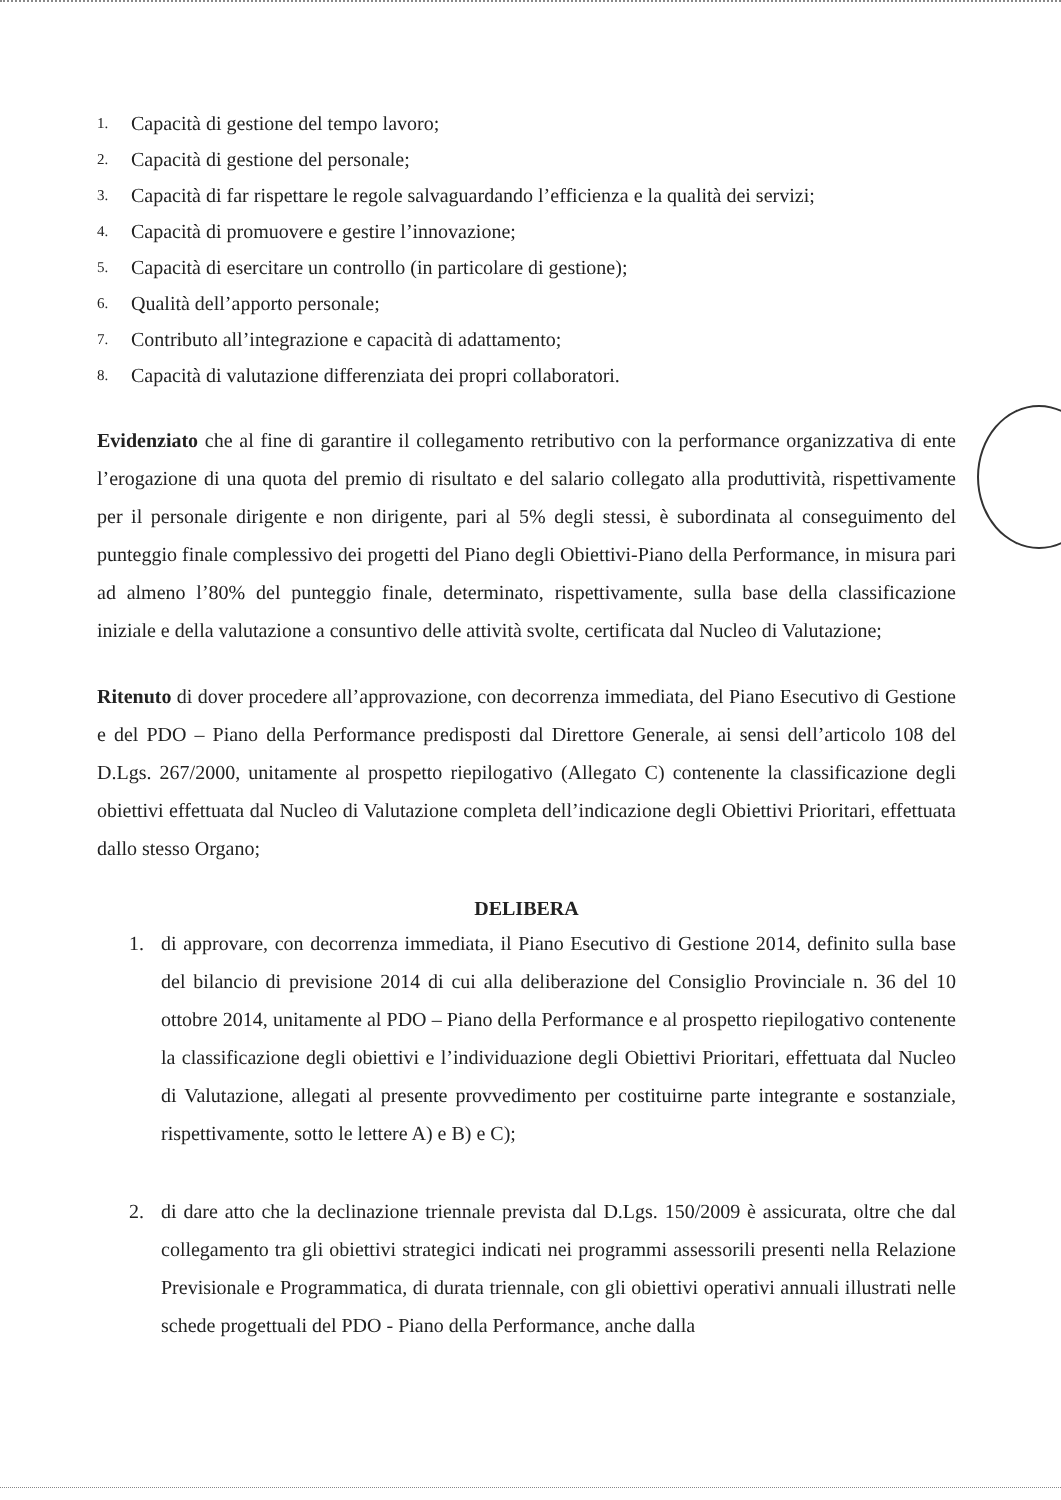1. Capacità di gestione del tempo lavoro;
2. Capacità di gestione del personale;
3. Capacità di far rispettare le regole salvaguardando l’efficienza e la qualità dei servizi;
4. Capacità di promuovere e gestire l’innovazione;
5. Capacità di esercitare un controllo (in particolare di gestione);
6. Qualità dell’apporto personale;
7. Contributo all’integrazione e capacità di adattamento;
8. Capacità di valutazione differenziata dei propri collaboratori.
Evidenziato che al fine di garantire il collegamento retributivo con la performance organizzativa di ente l’erogazione di una quota del premio di risultato e del salario collegato alla produttività, rispettivamente per il personale dirigente e non dirigente, pari al 5% degli stessi, è subordinata al conseguimento del punteggio finale complessivo dei progetti del Piano degli Obiettivi-Piano della Performance, in misura pari ad almeno l’80% del punteggio finale, determinato, rispettivamente, sulla base della classificazione iniziale e della valutazione a consuntivo delle attività svolte, certificata dal Nucleo di Valutazione;
Ritenuto di dover procedere all’approvazione, con decorrenza immediata, del Piano Esecutivo di Gestione e del PDO – Piano della Performance predisposti dal Direttore Generale, ai sensi dell’articolo 108 del D.Lgs. 267/2000, unitamente al prospetto riepilogativo (Allegato C) contenente la classificazione degli obiettivi effettuata dal Nucleo di Valutazione completa dell’indicazione degli Obiettivi Prioritari, effettuata dallo stesso Organo;
DELIBERA
1. di approvare, con decorrenza immediata, il Piano Esecutivo di Gestione 2014, definito sulla base del bilancio di previsione 2014 di cui alla deliberazione del Consiglio Provinciale n. 36 del 10 ottobre 2014, unitamente al PDO – Piano della Performance e al prospetto riepilogativo contenente la classificazione degli obiettivi e l’individuazione degli Obiettivi Prioritari, effettuata dal Nucleo di Valutazione, allegati al presente provvedimento per costituirne parte integrante e sostanziale, rispettivamente, sotto le lettere A) e B) e C);
2. di dare atto che la declinazione triennale prevista dal D.Lgs. 150/2009 è assicurata, oltre che dal collegamento tra gli obiettivi strategici indicati nei programmi assessorili presenti nella Relazione Previsionale e Programmatica, di durata triennale, con gli obiettivi operativi annuali illustrati nelle schede progettuali del PDO - Piano della Performance, anche dalla